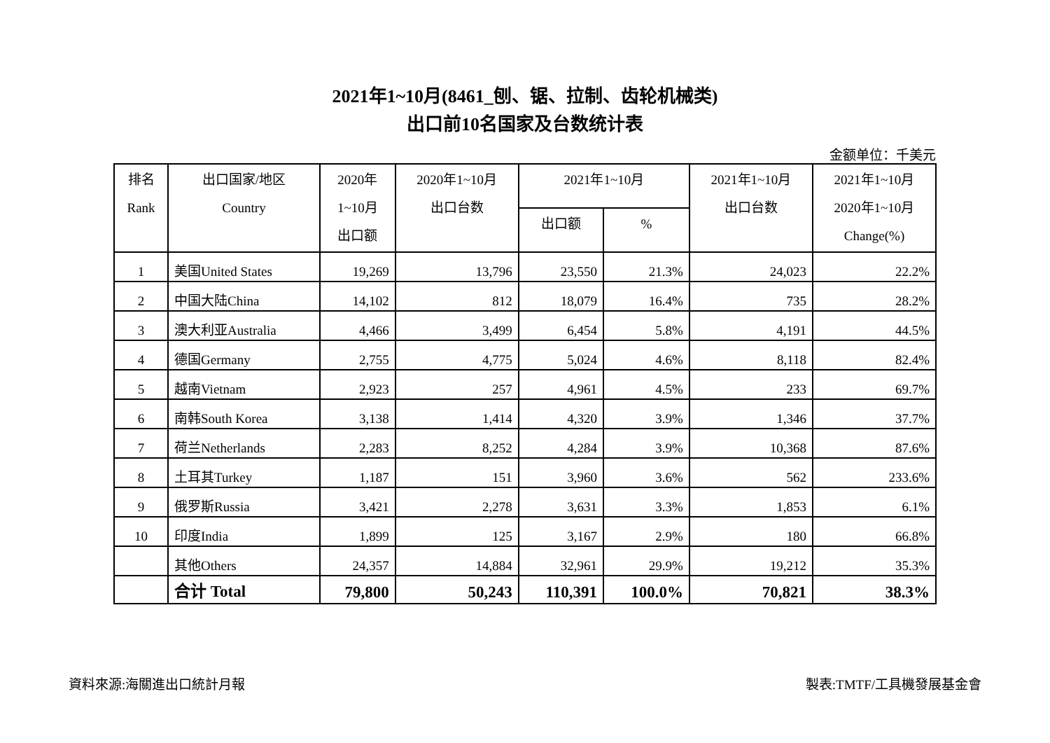2021年1~10月(8461_刨、锯、拉制、齿轮机械类)
出口前10名国家及台数统计表
金额单位：千美元
| 排名 Rank | 出口国家/地区 Country | 2020年 1~10月 出口额 | 2020年1~10月 出口台数 | 2021年1~10月 | | 2021年1~10月 出口台数 | 2021年1~10月 2020年1~10月 Change(%) |
| --- | --- | --- | --- | --- | --- | --- | --- |
| | | | | 出口额 | % | | |
| 1 | 美国United States | 19,269 | 13,796 | 23,550 | 21.3% | 24,023 | 22.2% |
| 2 | 中国大陆China | 14,102 | 812 | 18,079 | 16.4% | 735 | 28.2% |
| 3 | 澳大利亚Australia | 4,466 | 3,499 | 6,454 | 5.8% | 4,191 | 44.5% |
| 4 | 德国Germany | 2,755 | 4,775 | 5,024 | 4.6% | 8,118 | 82.4% |
| 5 | 越南Vietnam | 2,923 | 257 | 4,961 | 4.5% | 233 | 69.7% |
| 6 | 南韩South Korea | 3,138 | 1,414 | 4,320 | 3.9% | 1,346 | 37.7% |
| 7 | 荷兰Netherlands | 2,283 | 8,252 | 4,284 | 3.9% | 10,368 | 87.6% |
| 8 | 土耳其Turkey | 1,187 | 151 | 3,960 | 3.6% | 562 | 233.6% |
| 9 | 俄罗斯Russia | 3,421 | 2,278 | 3,631 | 3.3% | 1,853 | 6.1% |
| 10 | 印度India | 1,899 | 125 | 3,167 | 2.9% | 180 | 66.8% |
| | 其他Others | 24,357 | 14,884 | 32,961 | 29.9% | 19,212 | 35.3% |
| | 合计 Total | 79,800 | 50,243 | 110,391 | 100.0% | 70,821 | 38.3% |
資料來源:海關進出口統計月報 製表:TMTF/工具機發展基金會